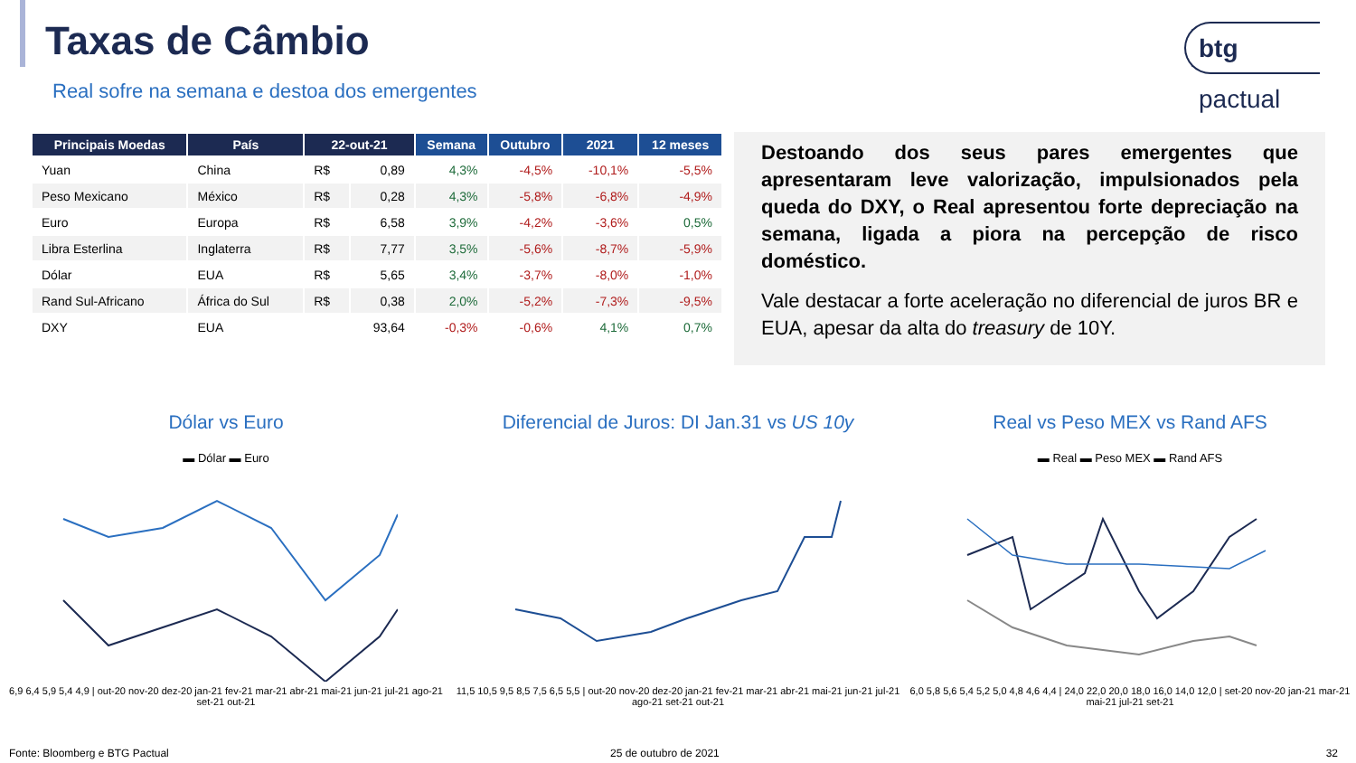Taxas de Câmbio
Real sofre na semana e destoa dos emergentes
btg pactual
| Principais Moedas | País | 22-out-21 | | Semana | Outubro | 2021 | 12 meses |
| --- | --- | --- | --- | --- | --- | --- | --- |
| Yuan | China | R$ | 0,89 | 4,3% | -4,5% | -10,1% | -5,5% |
| Peso Mexicano | México | R$ | 0,28 | 4,3% | -5,8% | -6,8% | -4,9% |
| Euro | Europa | R$ | 6,58 | 3,9% | -4,2% | -3,6% | 0,5% |
| Libra Esterlina | Inglaterra | R$ | 7,77 | 3,5% | -5,6% | -8,7% | -5,9% |
| Dólar | EUA | R$ | 5,65 | 3,4% | -3,7% | -8,0% | -1,0% |
| Rand Sul-Africano | África do Sul | R$ | 0,38 | 2,0% | -5,2% | -7,3% | -9,5% |
| DXY | EUA | | 93,64 | -0,3% | -0,6% | 4,1% | 0,7% |
Destoando dos seus pares emergentes que apresentaram leve valorização, impulsionados pela queda do DXY, o Real apresentou forte depreciação na semana, ligada a piora na percepção de risco doméstico.
Vale destacar a forte aceleração no diferencial de juros BR e EUA, apesar da alta do treasury de 10Y.
Dólar vs Euro
▬ Dólar ▬ Euro
6,9 6,4 5,9 5,4 4,9 | out-20 nov-20 dez-20 jan-21 fev-21 mar-21 abr-21 mai-21 jun-21 jul-21 ago-21 set-21 out-21
Diferencial de Juros: DI Jan.31 vs US 10y
11,5 10,5 9,5 8,5 7,5 6,5 5,5 | out-20 nov-20 dez-20 jan-21 fev-21 mar-21 abr-21 mai-21 jun-21 jul-21 ago-21 set-21 out-21
Real vs Peso MEX vs Rand AFS
▬ Real ▬ Peso MEX ▬ Rand AFS
6,0 5,8 5,6 5,4 5,2 5,0 4,8 4,6 4,4 | 24,0 22,0 20,0 18,0 16,0 14,0 12,0 | set-20 nov-20 jan-21 mar-21 mai-21 jul-21 set-21
Fonte: Bloomberg e BTG Pactual 25 de outubro de 2021 32